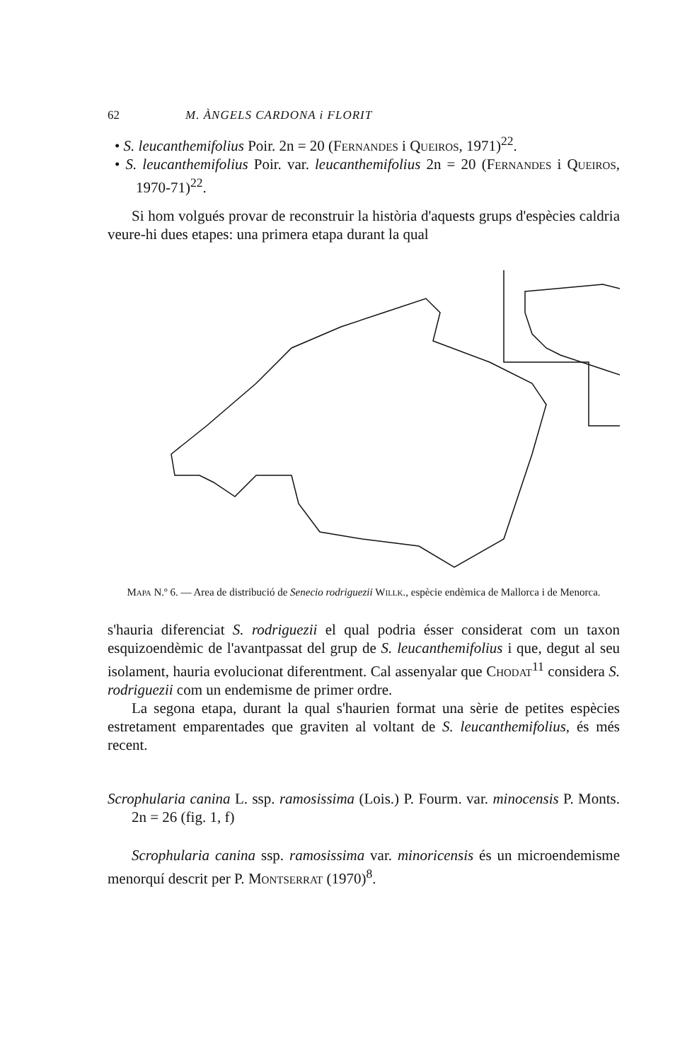62 M. ÀNGELS CARDONA i FLORIT
• S. leucanthemifolius Poir. 2n = 20 (Fernandes i Queiros, 1971)<sup>22</sup>.
• S. leucanthemifolius Poir. var. leucanthemifolius 2n = 20 (Fernandes i Queiros, 1970-71)<sup>22</sup>.
Si hom volgués provar de reconstruir la història d'aquests grups d'espècies caldria veure-hi dues etapes: una primera etapa durant la qual
Mapa N.º 6. — Area de distribució de Senecio rodriguezii Willk., espècie endèmica de Mallorca i de Menorca.
s'hauria diferenciat S. rodriguezii el qual podria ésser considerat com un taxon esquizoendèmic de l'avantpassat del grup de S. leucanthemifolius i que, degut al seu isolament, hauria evolucionat diferentment. Cal assenyalar que Chodat<sup>11</sup> considera S. rodriguezii com un endemisme de primer ordre.
La segona etapa, durant la qual s'haurien format una sèrie de petites espècies estretament emparentades que graviten al voltant de S. leucanthemifolius, és més recent.
Scrophularia canina L. ssp. ramosissima (Lois.) P. Fourm. var. minocensis P. Monts. 2n = 26 (fig. 1, f)
Scrophularia canina ssp. ramosissima var. minoricensis és un microendemisme menorquí descrit per P. Montserrat (1970)<sup>8</sup>.